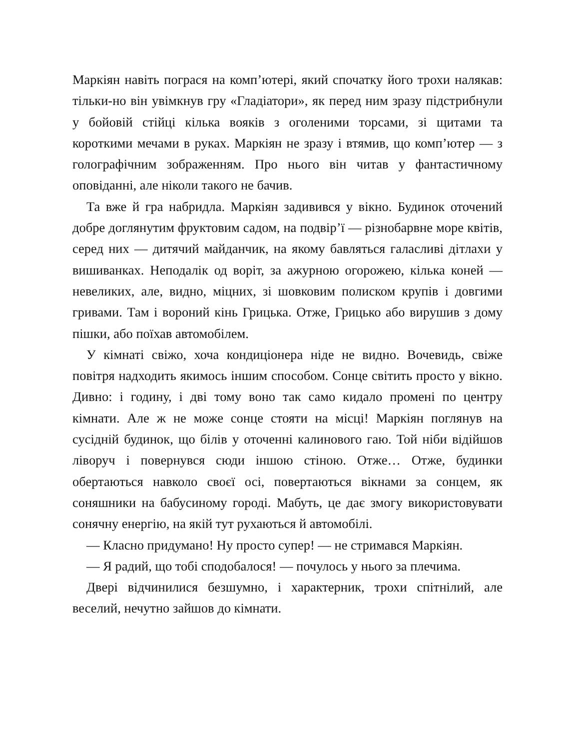Маркіян навіть пограся на комп’ютері, який спочатку його трохи налякав: тільки-но він увімкнув гру «Гладіатори», як перед ним зразу підстрибнули у бойовій стійці кілька вояків з оголеними торсами, зі щитами та короткими мечами в руках. Маркіян не зразу і втямив, що комп’ютер — з голографічним зображенням. Про нього він читав у фантастичному оповіданні, але ніколи такого не бачив.
Та вже й гра набридла. Маркіян задивився у вікно. Будинок оточений добре доглянутим фруктовим садом, на подвір’ї — різнобарвне море квітів, серед них — дитячий майданчик, на якому бавляться галасливі дітлахи у вишиванках. Неподалік од воріт, за ажурною огорожею, кілька коней — невеликих, але, видно, міцних, зі шовковим полиском крупів і довгими гривами. Там і вороний кінь Грицька. Отже, Грицько або вирушив з дому пішки, або поїхав автомобілем.
У кімнаті свіжо, хоча кондиціонера ніде не видно. Вочевидь, свіже повітря надходить якимось іншим способом. Сонце світить просто у вікно. Дивно: і годину, і дві тому воно так само кидало промені по центру кімнати. Але ж не може сонце стояти на місці! Маркіян поглянув на сусідній будинок, що білів у оточенні калинового гаю. Той ніби відійшов ліворуч і повернувся сюди іншою стіною. Отже… Отже, будинки обертаються навколо своєї осі, повертаються вікнами за сонцем, як соняшники на бабусиному городі. Мабуть, це дає змогу використовувати сонячну енергію, на якій тут рухаються й автомобілі.
— Класно придумано! Ну просто супер! — не стримався Маркіян.
— Я радий, що тобі сподобалося! — почулось у нього за плечима.
Двері відчинилися безшумно, і характерник, трохи спітнілий, але веселий, нечутно зайшов до кімнати.